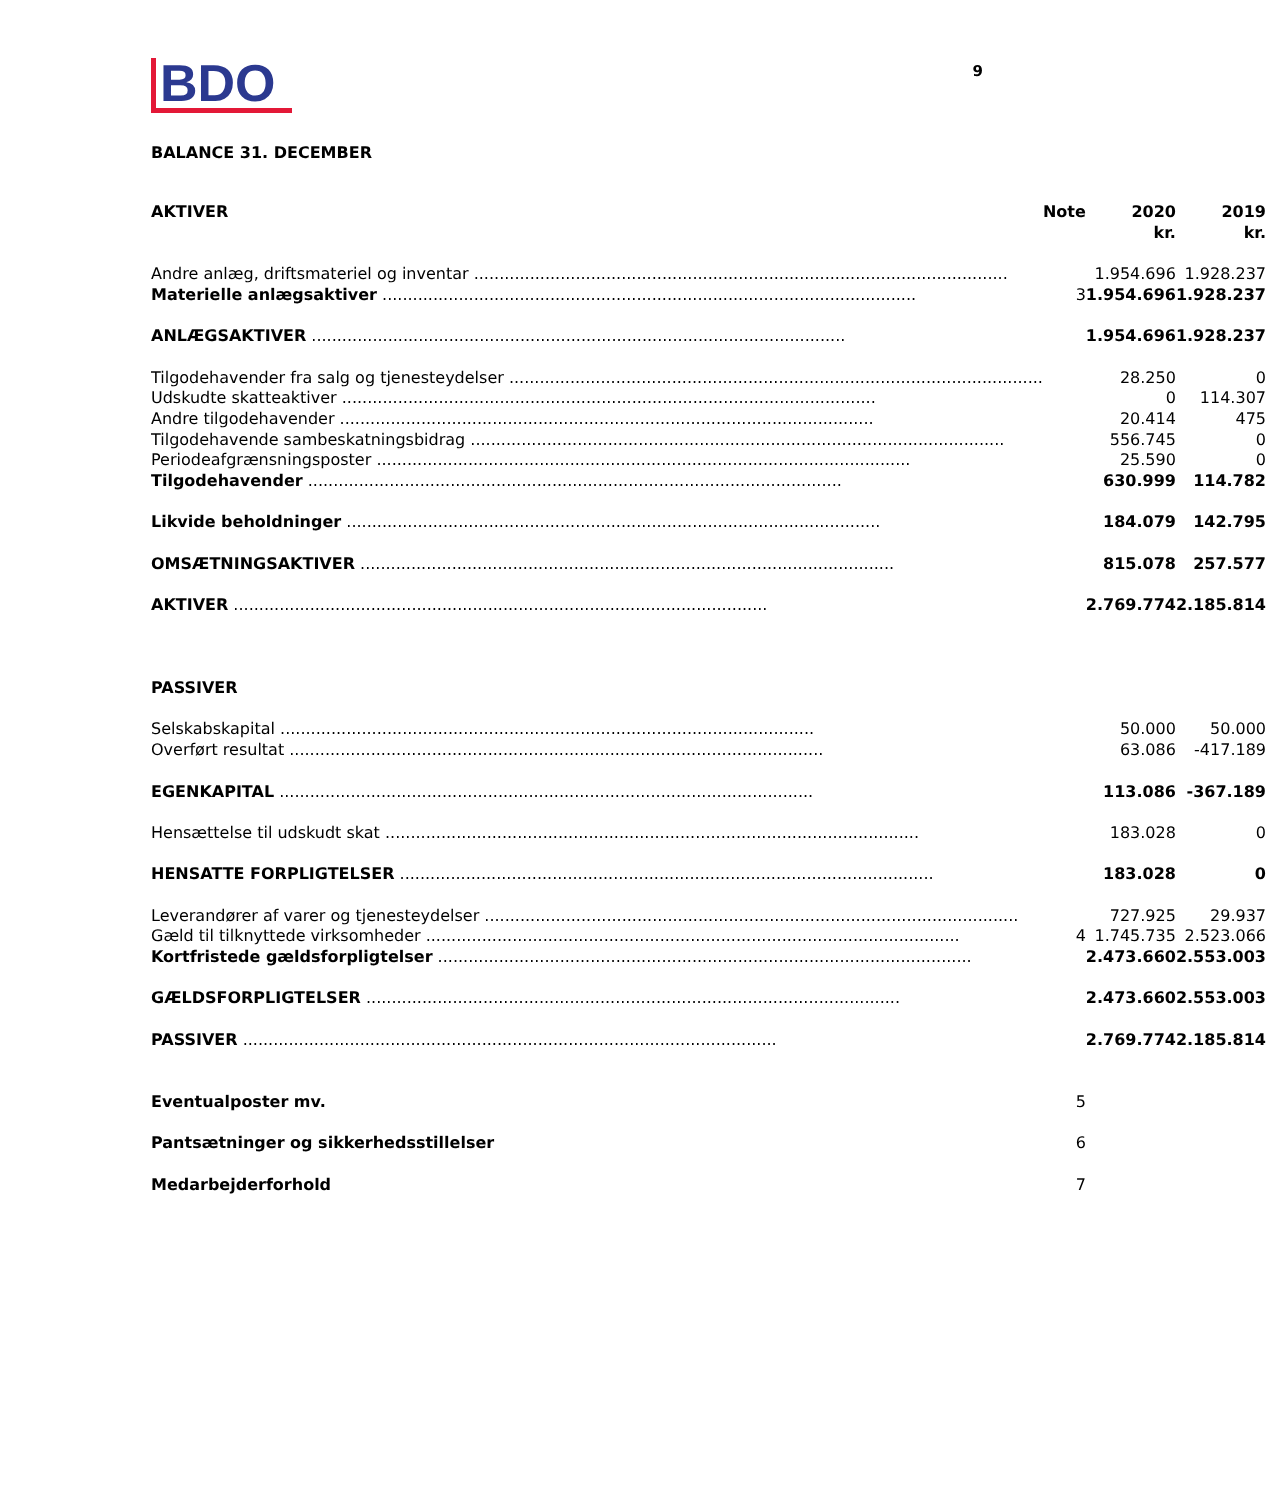BDO
9
BALANCE 31. DECEMBER
| AKTIVER | Note | 2020 kr. | 2019 kr. |
| --- | --- | --- | --- |
| Andre anlæg, driftsmateriel og inventar | | 1.954.696 | 1.928.237 |
| Materielle anlægsaktiver | 3 | 1.954.696 | 1.928.237 |
| ANLÆGSAKTIVER | | 1.954.696 | 1.928.237 |
| Tilgodehavender fra salg og tjenesteydelser | | 28.250 | 0 |
| Udskudte skatteaktiver | | 0 | 114.307 |
| Andre tilgodehavender | | 20.414 | 475 |
| Tilgodehavende sambeskatningsbidrag | | 556.745 | 0 |
| Periodeafgrænsningsposter | | 25.590 | 0 |
| Tilgodehavender | | 630.999 | 114.782 |
| Likvide beholdninger | | 184.079 | 142.795 |
| OMSÆTNINGSAKTIVER | | 815.078 | 257.577 |
| AKTIVER | | 2.769.774 | 2.185.814 |
| PASSIVER | | | |
| Selskabskapital | | 50.000 | 50.000 |
| Overført resultat | | 63.086 | -417.189 |
| EGENKAPITAL | | 113.086 | -367.189 |
| Hensættelse til udskudt skat | | 183.028 | 0 |
| HENSATTE FORPLIGTELSER | | 183.028 | 0 |
| Leverandører af varer og tjenesteydelser | | 727.925 | 29.937 |
| Gæld til tilknyttede virksomheder | 4 | 1.745.735 | 2.523.066 |
| Kortfristede gældsforpligtelser | | 2.473.660 | 2.553.003 |
| GÆLDSFORPLIGTELSER | | 2.473.660 | 2.553.003 |
| PASSIVER | | 2.769.774 | 2.185.814 |
| Eventualposter mv. | 5 | | |
| Pantsætninger og sikkerhedsstillelser | 6 | | |
| Medarbejderforhold | 7 | | |